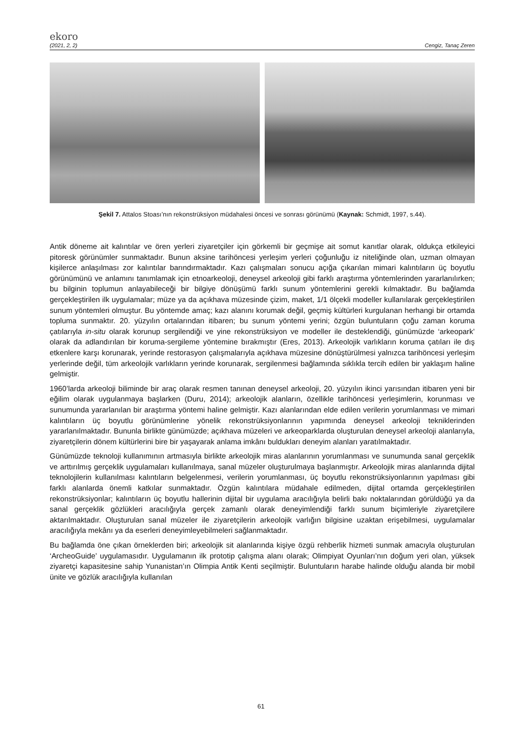ekoro
(2021, 2, 2) Cengiz, Tanaç Zeren
Şekil 7. Attalos Stoası’nın rekonstrüksiyon müdahalesi öncesi ve sonrası görünümü (Kaynak: Schmidt, 1997, s.44).
Antik döneme ait kalıntılar ve ören yerleri ziyaretçiler için görkemli bir geçmişe ait somut kanıtlar olarak, oldukça etkileyici pitoresk görünümler sunmaktadır. Bunun aksine tarihöncesi yerleşim yerleri çoğunluğu iz niteliğinde olan, uzman olmayan kişilerce anlaşılması zor kalıntılar barındırmaktadır. Kazı çalışmaları sonucu açığa çıkarılan mimari kalıntıların üç boyutlu görünümünü ve anlamını tanımlamak için etnoarkeoloji, deneysel arkeoloji gibi farklı araştırma yöntemlerinden yararlanılırken; bu bilginin toplumun anlayabileceği bir bilgiye dönüşümü farklı sunum yöntemlerini gerekli kılmaktadır. Bu bağlamda gerçekleştirilen ilk uygulamalar; müze ya da açıkhava müzesinde çizim, maket, 1/1 ölçekli modeller kullanılarak gerçekleştirilen sunum yöntemleri olmuştur. Bu yöntemde amaç; kazı alanını korumak değil, geçmiş kültürleri kurgulanan herhangi bir ortamda topluma sunmaktır. 20. yüzyılın ortalarından itibaren; bu sunum yöntemi yerini; özgün buluntuların çoğu zaman koruma çatılarıyla in-situ olarak korunup sergilendiği ve yine rekonstrüksiyon ve modeller ile desteklendiği, günümüzde ‘arkeopark’ olarak da adlandırılan bir koruma-sergileme yöntemine bırakmıştır (Eres, 2013). Arkeolojik varlıkların koruma çatıları ile dış etkenlere karşı korunarak, yerinde restorasyon çalışmalarıyla açıkhava müzesine dönüştürülmesi yalnızca tarihöncesi yerleşim yerlerinde değil, tüm arkeolojik varlıkların yerinde korunarak, sergilenmesi bağlamında sıklıkla tercih edilen bir yaklaşım haline gelmiştir.
1960’larda arkeoloji biliminde bir araç olarak resmen tanınan deneysel arkeoloji, 20. yüzyılın ikinci yarısından itibaren yeni bir eğilim olarak uygulanmaya başlarken (Duru, 2014); arkeolojik alanların, özellikle tarihöncesi yerleşimlerin, korunması ve sunumunda yararlanılan bir araştırma yöntemi haline gelmiştir. Kazı alanlarından elde edilen verilerin yorumlanması ve mimari kalıntıların üç boyutlu görünümlerine yönelik rekonstrüksiyonlarının yapımında deneysel arkeoloji tekniklerinden yararlanılmaktadır. Bununla birlikte günümüzde; açıkhava müzeleri ve arkeoparklarda oluşturulan deneysel arkeoloji alanlarıyla, ziyaretçilerin dönem kültürlerini bire bir yaşayarak anlama imkânı buldukları deneyim alanları yaratılmaktadır.
Günümüzde teknoloji kullanımının artmasıyla birlikte arkeolojik miras alanlarının yorumlanması ve sunumunda sanal gerçeklik ve arttırılmış gerçeklik uygulamaları kullanılmaya, sanal müzeler oluşturulmaya başlanmıştır. Arkeolojik miras alanlarında dijital teknolojilerin kullanılması kalıntıların belgelenmesi, verilerin yorumlanması, üç boyutlu rekonstrüksiyonlarının yapılması gibi farklı alanlarda önemli katkılar sunmaktadır. Özgün kalıntılara müdahale edilmeden, dijital ortamda gerçekleştirilen rekonstrüksiyonlar; kalıntıların üç boyutlu hallerinin dijital bir uygulama aracılığıyla belirli bakı noktalarından görüldüğü ya da sanal gerçeklik gözlükleri aracılığıyla gerçek zamanlı olarak deneyimlendiği farklı sunum biçimleriyle ziyaretçilere aktarılmaktadır. Oluşturulan sanal müzeler ile ziyaretçilerin arkeolojik varlığın bilgisine uzaktan erişebilmesi, uygulamalar aracılığıyla mekânı ya da eserleri deneyimleyebilmeleri sağlanmaktadır.
Bu bağlamda öne çıkan örneklerden biri; arkeolojik sit alanlarında kişiye özgü rehberlik hizmeti sunmak amacıyla oluşturulan ‘ArcheoGuide’ uygulamasıdır. Uygulamanın ilk prototip çalışma alanı olarak; Olimpiyat Oyunları’nın doğum yeri olan, yüksek ziyaretçi kapasitesine sahip Yunanistan’ın Olimpia Antik Kenti seçilmiştir. Buluntuların harabe halinde olduğu alanda bir mobil ünite ve gözlük aracılığıyla kullanılan
61